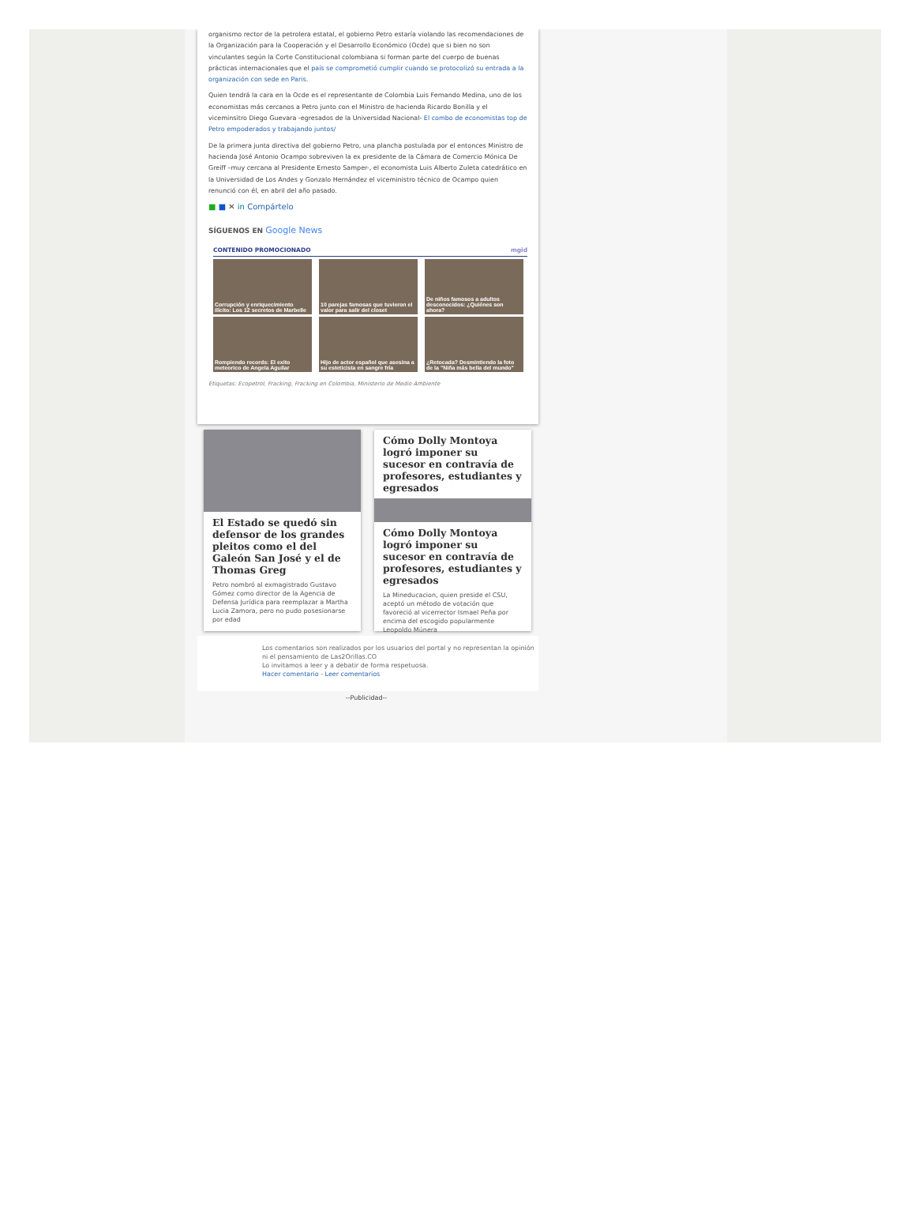organismo rector de la petrolera estatal, el gobierno Petro estaría violando las recomendaciones de la Organización para la Cooperación y el Desarrollo Económico (Ocde) que si bien no son vinculantes según la Corte Constitucional colombiana si forman parte del cuerpo de buenas prácticas internacionales que el país se comprometió cumplir cuando se protocolizó su entrada a la organización con sede en Paris.
Quien tendrá la cara en la Ocde es el representante de Colombia Luis Fernando Medina, uno de los economistas más cercanos a Petro junto con el Ministro de hacienda Ricardo Bonilla y el viceminsitro Diego Guevara -egresados de la Universidad Nacional- El combo de economistas top de Petro empoderados y trabajando juntos/
De la primera junta directiva del gobierno Petro, una plancha postulada por el entonces Ministro de hacienda José Antonio Ocampo sobreviven la ex presidente de la Cámara de Comercio Mónica De Greiff –muy cercana al Presidente Ernesto Samper-, el economista Luis Alberto Zuleta catedrático en la Universidad de Los Andes y Gonzalo Hernández el viceministro técnico de Ocampo quien renunció con él, en abril del año pasado.
■ ■ ✕ in Compártelo
SÍGUENOS EN Google News
CONTENIDO PROMOCIONADO mgid
Corrupción y enriquecimiento ilícito: Los 12 secretos de Marbelle
10 parejas famosas que tuvieron el valor para salir del closet
De niños famosos a adultos desconocidos: ¿Quiénes son ahora?
Rompiendo records: El exito meteorico de Angela Aguilar
Hijo de actor español que asesina a su esteticista en sangre fría
¿Retocada? Desmintiendo la foto de la "Niña más bella del mundo"
Etiquetas: Ecopetrol, Fracking, Fracking en Colombia, Ministerio de Medio Ambiente
El Estado se quedó sin defensor de los grandes pleitos como el del Galeón San José y el de Thomas Greg
Petro nombró al exmagistrado Gustavo Gómez como director de la Agencia de Defensa Jurídica para reemplazar a Martha Lucia Zamora, pero no pudo posesionarse por edad
Cómo Dolly Montoya logró imponer su sucesor en contravía de profesores, estudiantes y egresados
Cómo Dolly Montoya logró imponer su sucesor en contravía de profesores, estudiantes y egresados
La Mineducacion, quien preside el CSU, aceptó un método de votación que favoreció al vicerrector Ismael Peña por encima del escogido popularmente Leopoldo Múnera
Los comentarios son realizados por los usuarios del portal y no representan la opinión ni el pensamiento de Las2Orillas.CO
Lo invitamos a leer y a debatir de forma respetuosa.
Hacer comentario - Leer comentarios
--Publicidad--